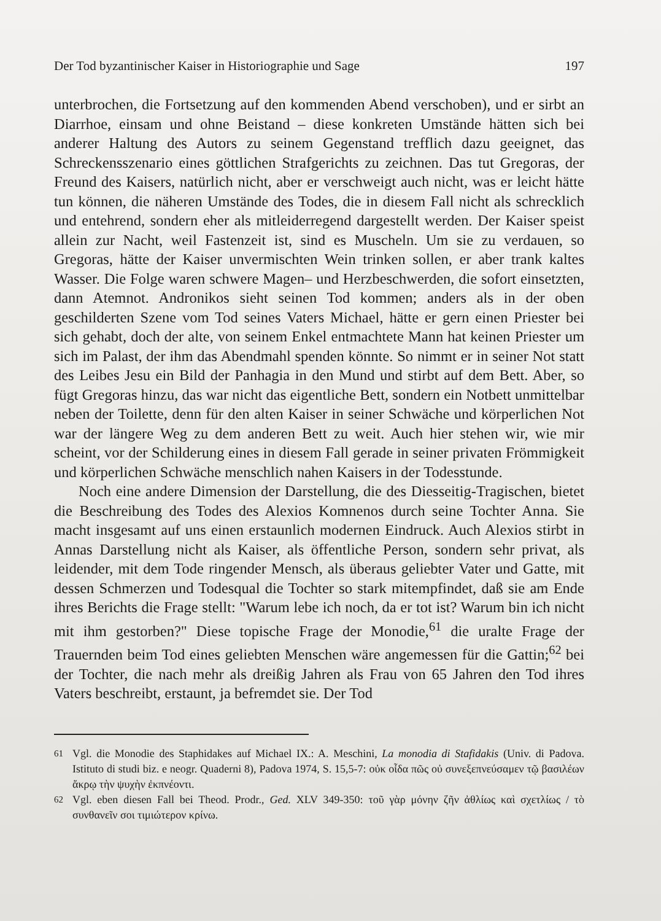Der Tod byzantinischer Kaiser in Historiographie und Sage 197
unterbrochen, die Fortsetzung auf den kommenden Abend verschoben), und er sirbt an Diarrhoe, einsam und ohne Beistand – diese konkreten Umstände hätten sich bei anderer Haltung des Autors zu seinem Gegenstand trefflich dazu geeignet, das Schreckensszenario eines göttlichen Strafgerichts zu zeichnen. Das tut Gregoras, der Freund des Kaisers, natürlich nicht, aber er verschweigt auch nicht, was er leicht hätte tun können, die näheren Umstände des Todes, die in diesem Fall nicht als schrecklich und entehrend, sondern eher als mitleiderregend dargestellt werden. Der Kaiser speist allein zur Nacht, weil Fastenzeit ist, sind es Muscheln. Um sie zu verdauen, so Gregoras, hätte der Kaiser unvermischten Wein trinken sollen, er aber trank kaltes Wasser. Die Folge waren schwere Magen– und Herzbeschwerden, die sofort einsetzten, dann Atemnot. Andronikos sieht seinen Tod kommen; anders als in der oben geschilderten Szene vom Tod seines Vaters Michael, hätte er gern einen Priester bei sich gehabt, doch der alte, von seinem Enkel entmachtete Mann hat keinen Priester um sich im Palast, der ihm das Abendmahl spenden könnte. So nimmt er in seiner Not statt des Leibes Jesu ein Bild der Panhagia in den Mund und stirbt auf dem Bett. Aber, so fügt Gregoras hinzu, das war nicht das eigentliche Bett, sondern ein Notbett unmittelbar neben der Toilette, denn für den alten Kaiser in seiner Schwäche und körperlichen Not war der längere Weg zu dem anderen Bett zu weit. Auch hier stehen wir, wie mir scheint, vor der Schilderung eines in diesem Fall gerade in seiner privaten Frömmigkeit und körperlichen Schwäche menschlich nahen Kaisers in der Todesstunde.
Noch eine andere Dimension der Darstellung, die des Diesseitig-Tragischen, bietet die Beschreibung des Todes des Alexios Komnenos durch seine Tochter Anna. Sie macht insgesamt auf uns einen erstaunlich modernen Eindruck. Auch Alexios stirbt in Annas Darstellung nicht als Kaiser, als öffentliche Person, sondern sehr privat, als leidender, mit dem Tode ringender Mensch, als überaus geliebter Vater und Gatte, mit dessen Schmerzen und Todesqual die Tochter so stark mitempfindet, daß sie am Ende ihres Berichts die Frage stellt: "Warum lebe ich noch, da er tot ist? Warum bin ich nicht mit ihm gestorben?" Diese topische Frage der Monodie,<sup>61</sup> die uralte Frage der Trauernden beim Tod eines geliebten Menschen wäre angemessen für die Gattin;<sup>62</sup> bei der Tochter, die nach mehr als dreißig Jahren als Frau von 65 Jahren den Tod ihres Vaters beschreibt, erstaunt, ja befremdet sie. Der Tod
<sup>61</sup> Vgl. die Monodie des Staphidakes auf Michael IX.: A. Meschini, La monodia di Stafidakis (Univ. di Padova. Istituto di studi biz. e neogr. Quaderni 8), Padova 1974, S. 15,5-7: οὐκ οἶδα πῶς οὐ συνεξεπνεύσαμεν τῷ βασιλέων ἄκρῳ τὴν ψυχὴν ἐκπνέοντι.
<sup>62</sup> Vgl. eben diesen Fall bei Theod. Prodr., Ged. XLV 349-350: τοῦ γὰρ μόνην ζῆν ἀθλίως καὶ σχετλίως / τὸ συνθανεῖν σοι τιμιώτερον κρίνω.